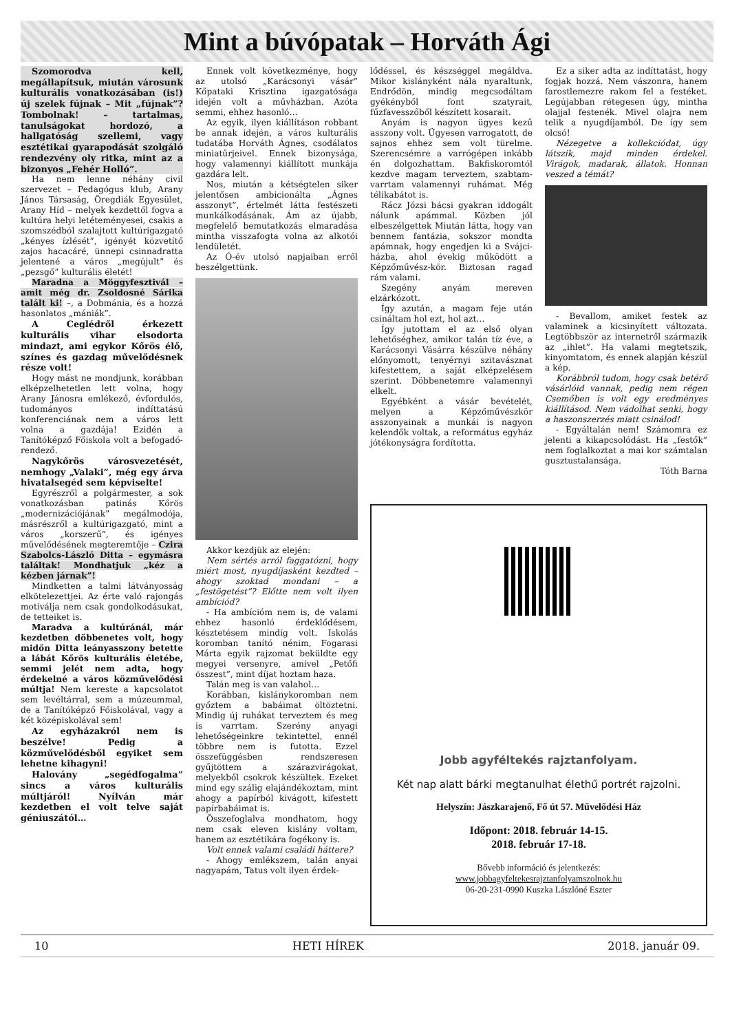Mint a búvópatak – Horváth Ági
Szomorodva kell, megállapítsuk, miután városunk kulturális vonatkozásában (is!) új szelek fújnak – Mit „fújnak”? Tombolnak! – tartalmas, tanulságokat hordozó, a hallgatóság szellemi, vagy esztétikai gyarapodását szolgáló rendezvény oly ritka, mint az a bizonyos „Fehér Holló”.
Ha nem lenne néhány civil szervezet – Pedagógus klub, Arany János Társaság, Öregdiák Egyesület, Arany Híd – melyek kezdettől fogva a kultúra helyi letéteményesei, csakis a szomszédból szalajtott kultúrigazgató „kényes ízlését”, igényét közvetítő zajos hacacáré, ünnepi csinnadratta jelentené a város „megújult” és „pezsgő” kulturális életét!
Maradna a Möggyfesztivál – amit még dr. Zsoldosné Sárika talált ki! –, a Dobmánia, és a hozzá hasonlatos „mániák”.
A Ceglédről érkezett kulturális vihar elsodorta mindazt, ami egykor Kőrös élő, színes és gazdag művelődésnek része volt!
Hogy mást ne mondjunk, korábban elképzelhetetlen lett volna, hogy Arany Jánosra emlékező, évfordulós, tudományos indíttatású konferenciának nem a város lett volna a gazdája! Ezidén a Tanítóképző Főiskola volt a befogadó-rendező.
Nagykőrös városvezetését, nemhogy „Valaki”, még egy árva hivatalsegéd sem képviselte!
Egyrészről a polgármester, a sok vonatkozásban patinás Kőrös „modernizációjának” megálmodója, másrészről a kultúrigazgató, mint a város „korszerű”, és igényes művelődésének megteremtője – Czira Szabolcs-László Ditta – egymásra találtak! Mondhatjuk „kéz a kézben járnak”!
Mindketten a talmi látványosság elkötelezettjei. Az érte való rajongás motiválja nem csak gondolkodásukat, de tetteiket is.
Maradva a kultúránál, már kezdetben döbbenetes volt, hogy midőn Ditta leányasszony betette a lábát Kőrös kulturális életébe, semmi jelét nem adta, hogy érdekelné a város közművelődési múltja! Nem kereste a kapcsolatot sem levéltárral, sem a múzeummal, de a Tanítóképző Főiskolával, vagy a két középiskolával sem!
Az egyházakról nem is beszélve! Pedig a közművelődésből egyiket sem lehetne kihagyni!
Halovány „segédfogalma” sincs a város kulturális múltjáról! Nyílván már kezdetben el volt telve saját géniuszától…
Ennek volt következménye, hogy az utolsó „Karácsonyi vásár” Kőpataki Krisztina igazgatósága idején volt a művházban. Azóta semmi, ehhez hasonló…
Az egyik, ilyen kiállításon robbant be annak idején, a város kulturális tudatába Horváth Ágnes, csodálatos miniatűrjeivel. Ennek bizonysága, hogy valamennyi kiállított munkája gazdára lelt.
Nos, miután a kétségtelen siker jelentősen ambicionálta „Ágnes asszonyt”, értelmét látta festészeti munkálkodásának. Ám az újabb, megfelelő bemutatkozás elmaradása mintha visszafogta volna az alkotói lendületét.
Az Ó-év utolsó napjaiban erről beszélgettünk.
Akkor kezdjük az elején:
Nem sértés arról faggatózni, hogy miért most, nyugdíjasként kezdted – ahogy szoktad mondani – a „festögetést”? Előtte nem volt ilyen ambíciód?
- Ha ambícióm nem is, de valami ehhez hasonló érdeklődésem, késztetésem mindig volt. Iskolás koromban tanító nénim, Fogarasi Márta egyik rajzomat beküldte egy megyei versenyre, amivel „Petőfi összest”, mint díjat hoztam haza.
Talán meg is van valahol…
Korábban, kislánykoromban nem győztem a babáimat öltöztetni. Mindig új ruhákat terveztem és meg is varrtam. Szerény anyagi lehetőségeinkre tekintettel, ennél többre nem is futotta. Ezzel összefüggésben rendszeresen gyűjtöttem a szárazvirágokat, melyekből csokrok készültek. Ezeket mind egy szálig elajándékoztam, mint ahogy a papírból kivágott, kifestett papírbabáimat is.
Összefoglalva mondhatom, hogy nem csak eleven kislány voltam, hanem az esztétikára fogékony is.
Volt ennek valami családi háttere?
- Ahogy emlékszem, talán anyai nagyapám, Tatus volt ilyen érdek-
lődéssel, és készséggel megáldva. Mikor kislányként nála nyaraltunk, Endrődön, mindig megcsodáltam gyékényből font szatyrait, fűzfavesszőből készített kosarait.
Anyám is nagyon ügyes kezű asszony volt. Ügyesen varrogatott, de sajnos ehhez sem volt türelme. Szerencsémre a varrógépen inkább én dolgozhattam. Bakfiskoromtól kezdve magam terveztem, szabtam-varrtam valamennyi ruhámat. Még télikabátot is.
Rácz Józsi bácsi gyakran iddogált nálunk apámmal. Közben jól elbeszélgettek Miután látta, hogy van bennem fantázia, sokszor mondta apámnak, hogy engedjen ki a Svájci-házba, ahol évekig működött a Képzőművész-kör. Biztosan ragad rám valami.
Szegény anyám mereven elzárkózott.
Így azután, a magam feje után csináltam hol ezt, hol azt…
Így jutottam el az első olyan lehetőséghez, amikor talán tíz éve, a Karácsonyi Vásárra készülve néhány előnyomott, tenyérnyi szitavásznat kifestettem, a saját elképzelésem szerint. Döbbenetemre valamennyi elkelt.
Egyébként a vásár bevételét, melyen a Képzőművészkör asszonyainak a munkái is nagyon kelendők voltak, a református egyház jótékonyságra fordította.
Ez a siker adta az indíttatást, hogy fogjak hozzá. Nem vászonra, hanem farostlemezre rakom fel a festéket. Legújabban rétegesen úgy, mintha olajjal festenék. Mivel olajra nem telik a nyugdíjamból. De így sem olcsó!
Nézegetve a kollekciódat, úgy látszik, majd minden érdekel. Virágok, madarak, állatok. Honnan veszed a témát?
- Bevallom, amiket festek az valaminek a kicsinyített változata. Legtöbbször az internetről származik az „ihlet”. Ha valami megtetszik, kinyomtatom, és ennek alapján készül a kép.
Korábbról tudom, hogy csak betérő vásárlóid vannak, pedig nem régen Csemőben is volt egy eredményes kiállításod. Nem vádolhat senki, hogy a haszonszerzés miatt csinálod!
- Egyáltalán nem! Számomra ez jelenti a kikapcsolódást. Ha „festők” nem foglalkoztat a mai kor számtalan gusztustalansága.
Tóth Barna
Jobb agyféltekés rajztanfolyam.
Két nap alatt bárki megtanulhat élethű portrét rajzolni.
Helyszín: Jászkarajenő, Fő út 57. Művelődési Ház
Időpont: 2018. február 14-15.
2018. február 17-18.
Bővebb információ és jelentkezés:
www.jobbagyfeltekesrajztanfolyamszolnok.hu
06-20-231-0990 Kuszka Lászlóné Eszter
10 HETI HÍREK 2018. január 09.